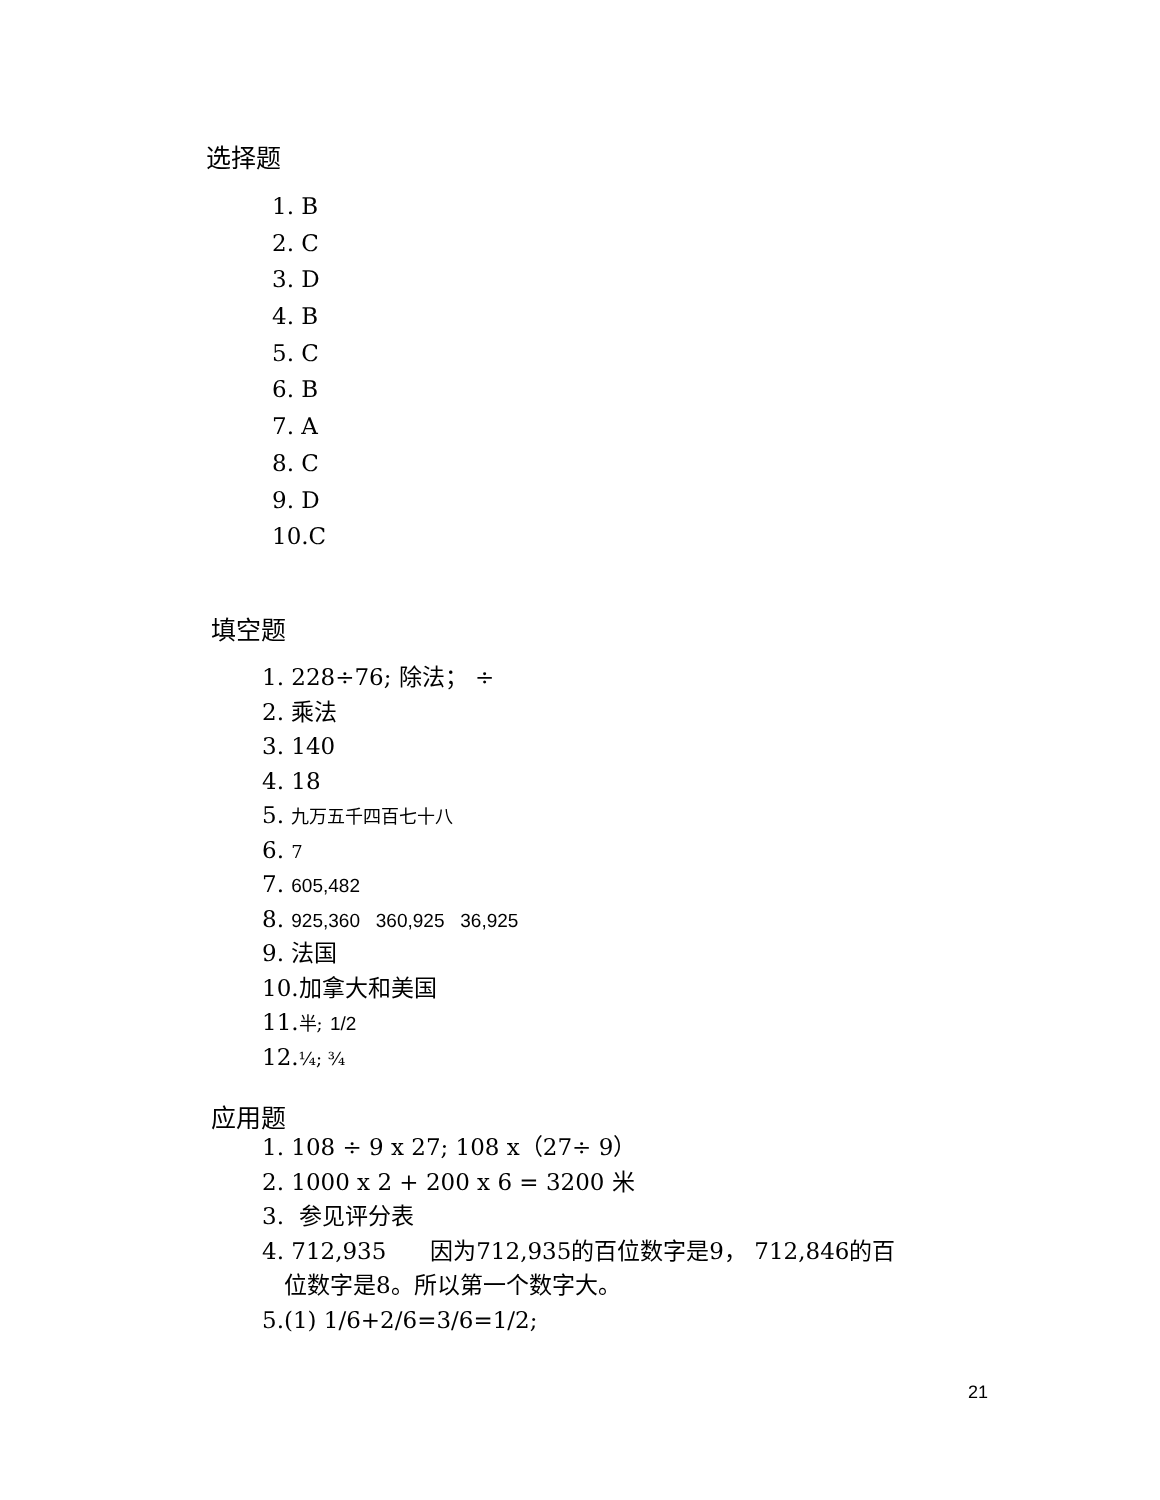选择题
1. B
2. C
3. D
4. B
5. C
6. B
7. A
8. C
9. D
10.C
填空题
1. 228÷76; 除法； ÷
2. 乘法
3. 140
4. 18
5. 九万五千四百七十八
6. 7
7. 605,482
8. 925,360 360,925 36,925
9. 法国
10.加拿大和美国
11.半; 1/2
12.¼; ¾
应用题
1. 108 ÷ 9 x 27; 108 x（27÷ 9）
2. 1000 x 2 + 200 x 6 = 3200 米
3. 参见评分表
4. 712,935 因为712,935的百位数字是9， 712,846的百
位数字是8。所以第一个数字大。
5.(1) 1/6+2/6=3/6=1/2;
21